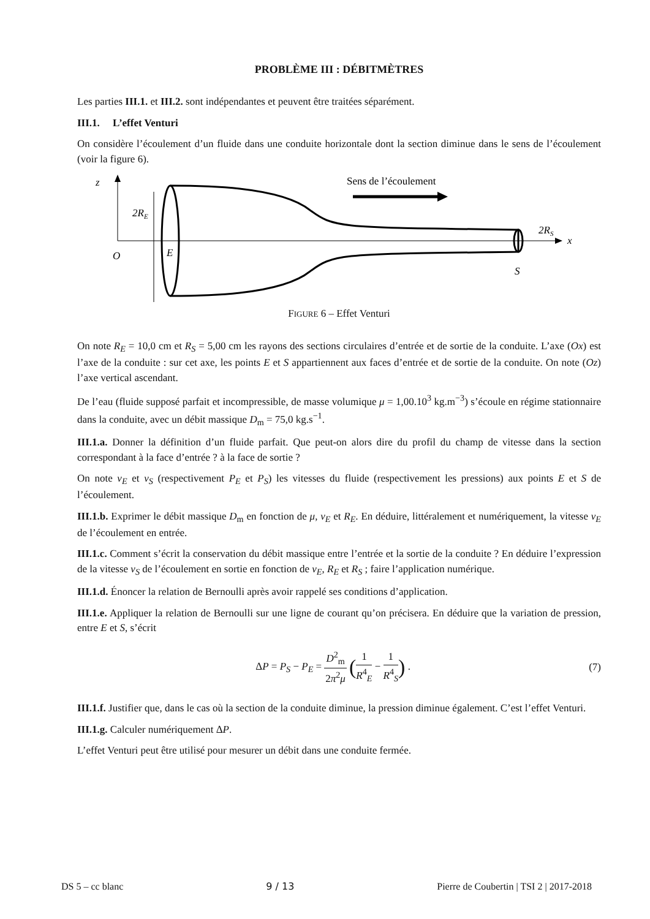PROBLÈME III : DÉBITMÈTRES
Les parties III.1. et III.2. sont indépendantes et peuvent être traitées séparément.
III.1. L’effet Venturi
On considère l’écoulement d’un fluide dans une conduite horizontale dont la section diminue dans le sens de l’écoulement (voir la figure 6).
z
x
O
E
S
2RE
2RS
Sens de l’écoulement
FIGURE 6 – Effet Venturi
On note R<sub>E</sub> = 10,0 cm et R<sub>S</sub> = 5,00 cm les rayons des sections circulaires d’entrée et de sortie de la conduite. L’axe (Ox) est l’axe de la conduite : sur cet axe, les points E et S appartiennent aux faces d’entrée et de sortie de la conduite. On note (Oz) l’axe vertical ascendant.
De l’eau (fluide supposé parfait et incompressible, de masse volumique μ = 1,00.10<sup>3</sup> kg.m<sup>−3</sup>) s’écoule en régime stationnaire dans la conduite, avec un débit massique D<sub>m</sub> = 75,0 kg.s<sup>−1</sup>.
III.1.a. Donner la définition d’un fluide parfait. Que peut-on alors dire du profil du champ de vitesse dans la section correspondant à la face d’entrée ? à la face de sortie ?
On note v<sub>E</sub> et v<sub>S</sub> (respectivement P<sub>E</sub> et P<sub>S</sub>) les vitesses du fluide (respectivement les pressions) aux points E et S de l’écoulement.
III.1.b. Exprimer le débit massique D<sub>m</sub> en fonction de μ, v<sub>E</sub> et R<sub>E</sub>. En déduire, littéralement et numériquement, la vitesse v<sub>E</sub> de l’écoulement en entrée.
III.1.c. Comment s’écrit la conservation du débit massique entre l’entrée et la sortie de la conduite ? En déduire l’expression de la vitesse v<sub>S</sub> de l’écoulement en sortie en fonction de v<sub>E</sub>, R<sub>E</sub> et R<sub>S</sub> ; faire l’application numérique.
III.1.d. Énoncer la relation de Bernoulli après avoir rappelé ses conditions d’application.
III.1.e. Appliquer la relation de Bernoulli sur une ligne de courant qu’on précisera. En déduire que la variation de pression, entre E et S, s’écrit
ΔP = P<sub>S</sub> − P<sub>E</sub> = D<sup>2</sup><sub>m</sub> 2π<sup>2</sup>μ (1 R<sup>4</sup><sub>E</sub> − 1 R<sup>4</sup><sub>S</sub>) . (7)
III.1.f. Justifier que, dans le cas où la section de la conduite diminue, la pression diminue également. C’est l’effet Venturi.
III.1.g. Calculer numériquement ΔP.
L’effet Venturi peut être utilisé pour mesurer un débit dans une conduite fermée.
DS 5 – cc blanc 9 / 13 Pierre de Coubertin | TSI 2 | 2017-2018